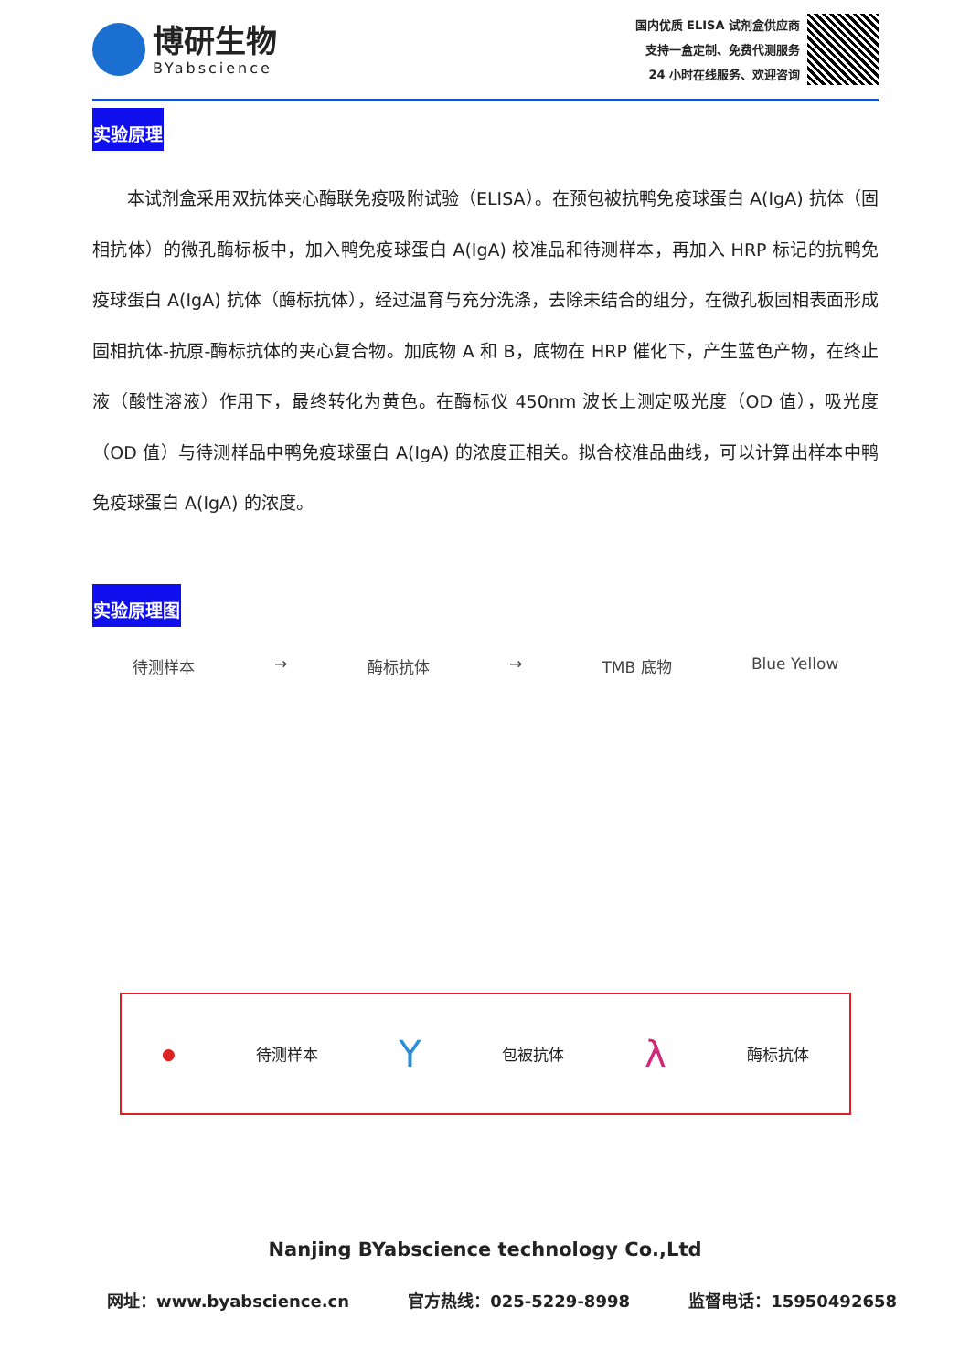博研生物
BYabscience
国内优质 ELISA 试剂盒供应商
支持一盒定制、免费代测服务
24 小时在线服务、欢迎咨询
实验原理
本试剂盒采用双抗体夹心酶联免疫吸附试验（ELISA）。在预包被抗鸭免疫球蛋白 A(IgA) 抗体（固相抗体）的微孔酶标板中，加入鸭免疫球蛋白 A(IgA) 校准品和待测样本，再加入 HRP 标记的抗鸭免疫球蛋白 A(IgA) 抗体（酶标抗体），经过温育与充分洗涤，去除未结合的组分，在微孔板固相表面形成固相抗体-抗原-酶标抗体的夹心复合物。加底物 A 和 B，底物在 HRP 催化下，产生蓝色产物，在终止液（酸性溶液）作用下，最终转化为黄色。在酶标仪 450nm 波长上测定吸光度（OD 值），吸光度（OD 值）与待测样品中鸭免疫球蛋白 A(IgA) 的浓度正相关。拟合校准品曲线，可以计算出样本中鸭免疫球蛋白 A(IgA) 的浓度。
实验原理图
待测样本 → 酶标抗体 → TMB 底物 Blue Yellow
● 待测样本 Y 包被抗体 λ 酶标抗体
Nanjing BYabscience technology Co.,Ltd
网址：www.byabscience.cn 官方热线：025-5229-8998 监督电话：15950492658